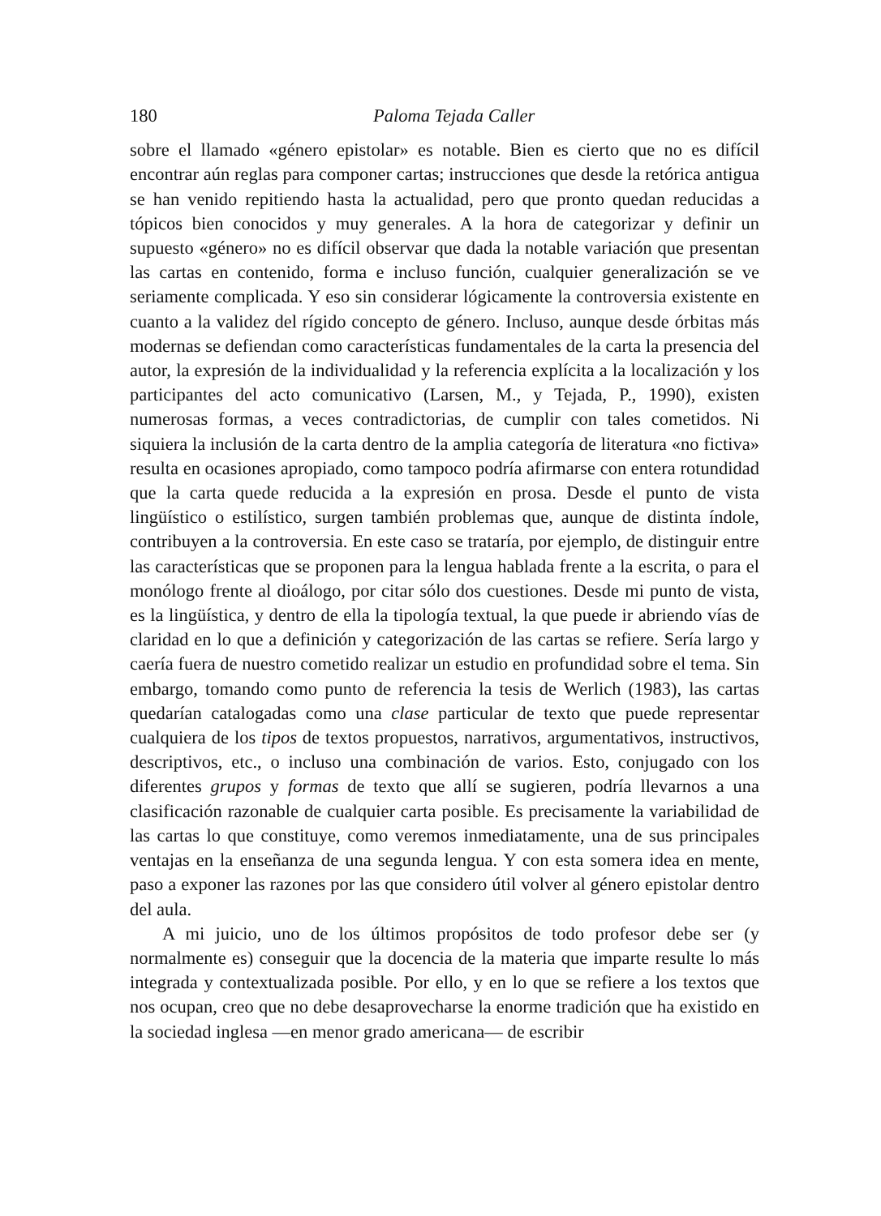180 Paloma Tejada Caller
sobre el llamado «género epistolar» es notable. Bien es cierto que no es difícil encontrar aún reglas para componer cartas; instrucciones que desde la retórica antigua se han venido repitiendo hasta la actualidad, pero que pronto quedan reducidas a tópicos bien conocidos y muy generales. A la hora de categorizar y definir un supuesto «género» no es difícil observar que dada la notable variación que presentan las cartas en contenido, forma e incluso función, cualquier generalización se ve seriamente complicada. Y eso sin considerar lógicamente la controversia existente en cuanto a la validez del rígido concepto de género. Incluso, aunque desde órbitas más modernas se defiendan como características fundamentales de la carta la presencia del autor, la expresión de la individualidad y la referencia explícita a la localización y los participantes del acto comunicativo (Larsen, M., y Tejada, P., 1990), existen numerosas formas, a veces contradictorias, de cumplir con tales cometidos. Ni siquiera la inclusión de la carta dentro de la amplia categoría de literatura «no fictiva» resulta en ocasiones apropiado, como tampoco podría afirmarse con entera rotundidad que la carta quede reducida a la expresión en prosa. Desde el punto de vista lingüístico o estilístico, surgen también problemas que, aunque de distinta índole, contribuyen a la controversia. En este caso se trataría, por ejemplo, de distinguir entre las características que se proponen para la lengua hablada frente a la escrita, o para el monólogo frente al dioálogo, por citar sólo dos cuestiones. Desde mi punto de vista, es la lingüística, y dentro de ella la tipología textual, la que puede ir abriendo vías de claridad en lo que a definición y categorización de las cartas se refiere. Sería largo y caería fuera de nuestro cometido realizar un estudio en profundidad sobre el tema. Sin embargo, tomando como punto de referencia la tesis de Werlich (1983), las cartas quedarían catalogadas como una clase particular de texto que puede representar cualquiera de los tipos de textos propuestos, narrativos, argumentativos, instructivos, descriptivos, etc., o incluso una combinación de varios. Esto, conjugado con los diferentes grupos y formas de texto que allí se sugieren, podría llevarnos a una clasificación razonable de cualquier carta posible. Es precisamente la variabilidad de las cartas lo que constituye, como veremos inmediatamente, una de sus principales ventajas en la enseñanza de una segunda lengua. Y con esta somera idea en mente, paso a exponer las razones por las que considero útil volver al género epistolar dentro del aula.
A mi juicio, uno de los últimos propósitos de todo profesor debe ser (y normalmente es) conseguir que la docencia de la materia que imparte resulte lo más integrada y contextualizada posible. Por ello, y en lo que se refiere a los textos que nos ocupan, creo que no debe desaprovecharse la enorme tradición que ha existido en la sociedad inglesa —en menor grado americana— de escribir